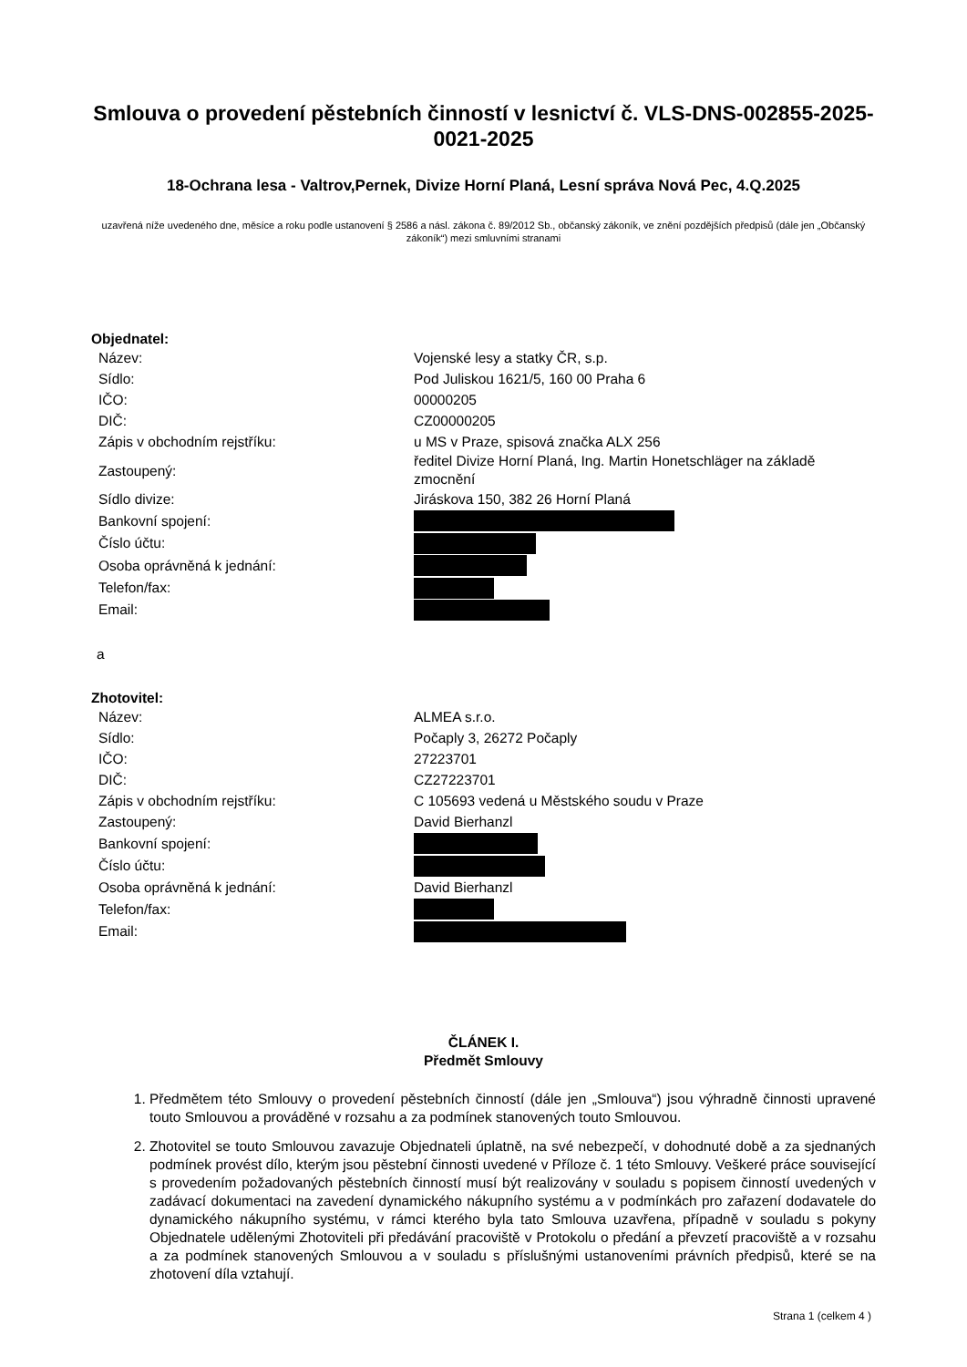Smlouva o provedení pěstebních činností v lesnictví č. VLS-DNS-002855-2025-0021-2025
18-Ochrana lesa - Valtrov,Pernek, Divize Horní Planá, Lesní správa Nová Pec, 4.Q.2025
uzavřená níže uvedeného dne, měsíce a roku podle ustanovení § 2586 a násl. zákona č. 89/2012 Sb., občanský zákoník, ve znění pozdějších předpisů (dále jen „Občanský zákoník“) mezi smluvními stranami
Objednatel:
| Název: | Vojenské lesy a statky ČR, s.p. |
| Sídlo: | Pod Juliskou 1621/5, 160 00 Praha 6 |
| IČO: | 00000205 |
| DIČ: | CZ00000205 |
| Zápis v obchodním rejstříku: | u MS v Praze, spisová značka ALX 256 |
| Zastoupený: | ředitel Divize Horní Planá, Ing. Martin Honetschläger na základě zmocnění |
| Sídlo divize: | Jiráskova 150, 382 26 Horní Planá |
| Bankovní spojení: | |
| Číslo účtu: | |
| Osoba oprávněná k jednání: | |
| Telefon/fax: | |
| Email: | |
a
Zhotovitel:
| Název: | ALMEA s.r.o. |
| Sídlo: | Počaply 3, 26272 Počaply |
| IČO: | 27223701 |
| DIČ: | CZ27223701 |
| Zápis v obchodním rejstříku: | C 105693 vedená u Městského soudu v Praze |
| Zastoupený: | David Bierhanzl |
| Bankovní spojení: | |
| Číslo účtu: | |
| Osoba oprávněná k jednání: | David Bierhanzl |
| Telefon/fax: | |
| Email: | |
ČLÁNEK I.
Předmět Smlouvy
1. Předmětem této Smlouvy o provedení pěstebních činností (dále jen „Smlouva“) jsou výhradně činnosti upravené touto Smlouvou a prováděné v rozsahu a za podmínek stanovených touto Smlouvou.
2. Zhotovitel se touto Smlouvou zavazuje Objednateli úplatně, na své nebezpečí, v dohodnuté době a za sjednaných podmínek provést dílo, kterým jsou pěstební činnosti uvedené v Příloze č. 1 této Smlouvy. Veškeré práce související s provedením požadovaných pěstebních činností musí být realizovány v souladu s popisem činností uvedených v zadávací dokumentaci na zavedení dynamického nákupního systému a v podmínkách pro zařazení dodavatele do dynamického nákupního systému, v rámci kterého byla tato Smlouva uzavřena, případně v souladu s pokyny Objednatele udělenými Zhotoviteli při předávání pracoviště v Protokolu o předání a převzetí pracoviště a v rozsahu a za podmínek stanovených Smlouvou a v souladu s příslušnými ustanoveními právních předpisů, které se na zhotovení díla vztahují.
Strana 1 (celkem 4 )